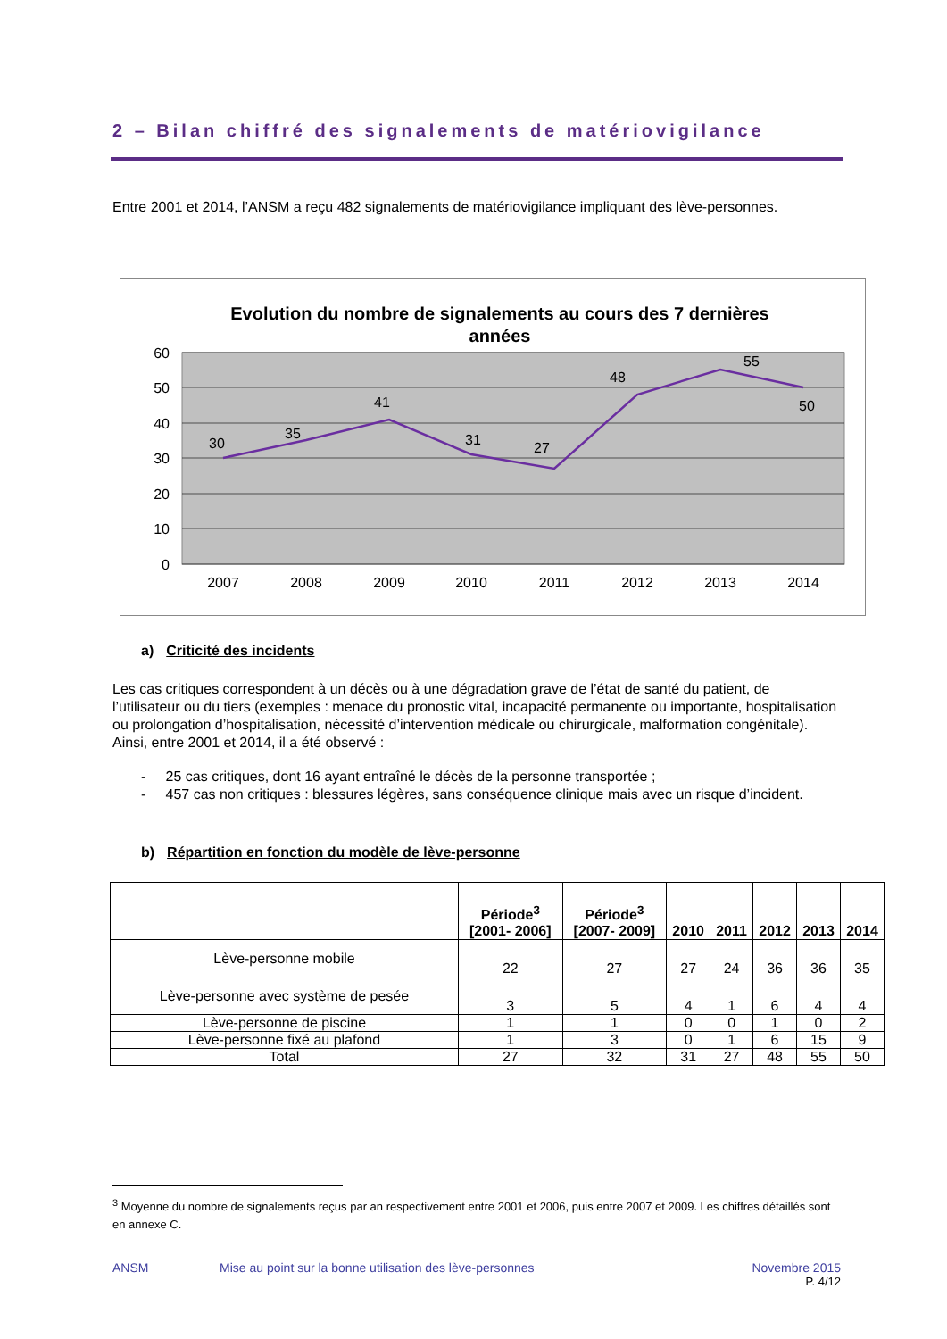2 – Bilan chiffré des signalements de matériovigilance
Entre 2001 et 2014, l’ANSM a reçu 482 signalements de matériovigilance impliquant des lève-personnes.
Evolution du nombre de signalements au cours des 7 dernières
années
60
50
40
30
20
10
0
30
35
41
31
27
48
55
50
2007
2008
2009
2010
2011
2012
2013
2014
a) Criticité des incidents
Les cas critiques correspondent à un décès ou à une dégradation grave de l’état de santé du patient, de l’utilisateur ou du tiers (exemples : menace du pronostic vital, incapacité permanente ou importante, hospitalisation ou prolongation d’hospitalisation, nécessité d’intervention médicale ou chirurgicale, malformation congénitale). Ainsi, entre 2001 et 2014, il a été observé :
- 25 cas critiques, dont 16 ayant entraîné le décès de la personne transportée ;
- 457 cas non critiques : blessures légères, sans conséquence clinique mais avec un risque d’incident.
b) Répartition en fonction du modèle de lève-personne
| | Période<sup>3</sup> [2001- 2006] | Période<sup>3</sup> [2007- 2009] | 2010 | 2011 | 2012 | 2013 | 2014 |
| --- | --- | --- | --- | --- | --- | --- | --- |
| Lève-personne mobile | 22 | 27 | 27 | 24 | 36 | 36 | 35 |
| Lève-personne avec système de pesée | 3 | 5 | 4 | 1 | 6 | 4 | 4 |
| Lève-personne de piscine | 1 | 1 | 0 | 0 | 1 | 0 | 2 |
| Lève-personne fixé au plafond | 1 | 3 | 0 | 1 | 6 | 15 | 9 |
| Total | 27 | 32 | 31 | 27 | 48 | 55 | 50 |
<sup>3</sup> Moyenne du nombre de signalements reçus par an respectivement entre 2001 et 2006, puis entre 2007 et 2009. Les chiffres détaillés sont en annexe C.
ANSM Mise au point sur la bonne utilisation des lève-personnes Novembre 2015
P. 4/12